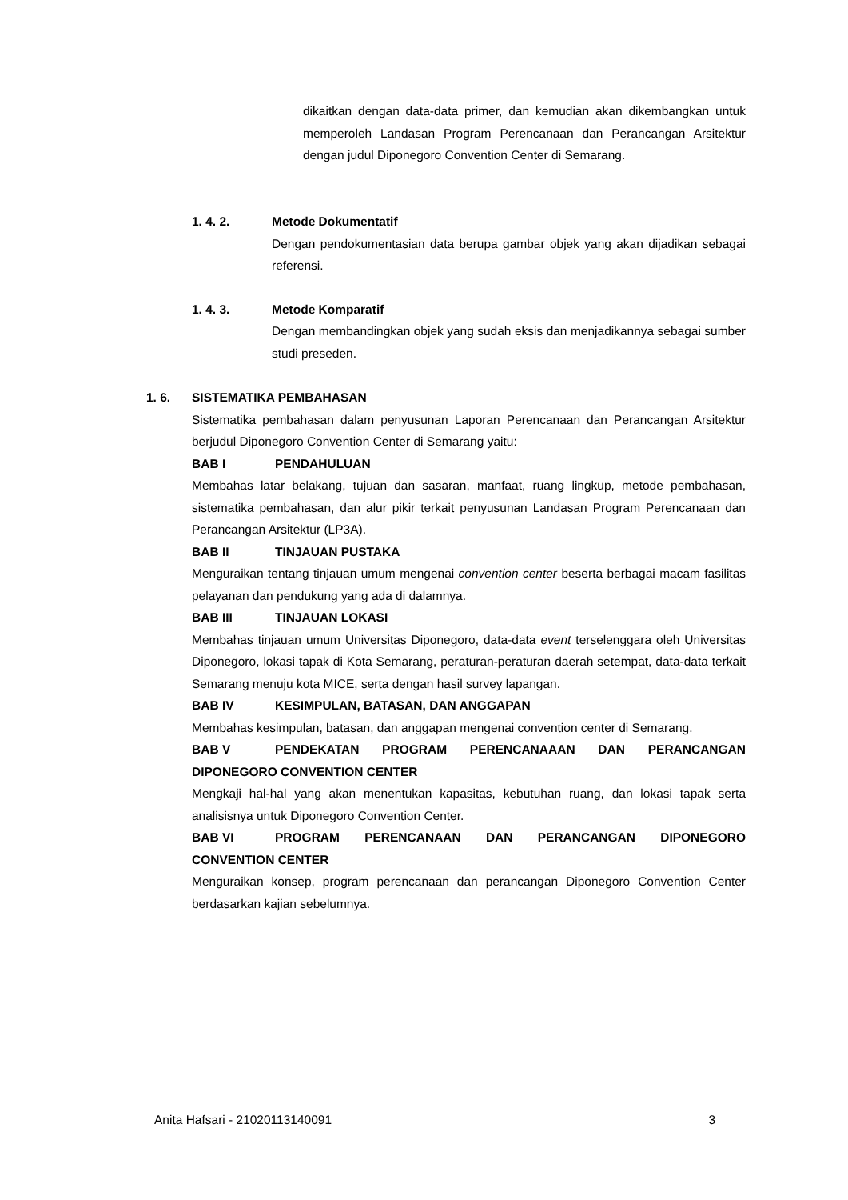dikaitkan dengan data-data primer, dan kemudian akan dikembangkan untuk memperoleh Landasan Program Perencanaan dan Perancangan Arsitektur dengan judul Diponegoro Convention Center di Semarang.
1. 4. 2. Metode Dokumentatif
Dengan pendokumentasian data berupa gambar objek yang akan dijadikan sebagai referensi.
1. 4. 3. Metode Komparatif
Dengan membandingkan objek yang sudah eksis dan menjadikannya sebagai sumber studi preseden.
1. 6. SISTEMATIKA PEMBAHASAN
Sistematika pembahasan dalam penyusunan Laporan Perencanaan dan Perancangan Arsitektur berjudul Diponegoro Convention Center di Semarang yaitu:
BAB I PENDAHULUAN
Membahas latar belakang, tujuan dan sasaran, manfaat, ruang lingkup, metode pembahasan, sistematika pembahasan, dan alur pikir terkait penyusunan Landasan Program Perencanaan dan Perancangan Arsitektur (LP3A).
BAB II TINJAUAN PUSTAKA
Menguraikan tentang tinjauan umum mengenai convention center beserta berbagai macam fasilitas pelayanan dan pendukung yang ada di dalamnya.
BAB III TINJAUAN LOKASI
Membahas tinjauan umum Universitas Diponegoro, data-data event terselenggara oleh Universitas Diponegoro, lokasi tapak di Kota Semarang, peraturan-peraturan daerah setempat, data-data terkait Semarang menuju kota MICE, serta dengan hasil survey lapangan.
BAB IV KESIMPULAN, BATASAN, DAN ANGGAPAN
Membahas kesimpulan, batasan, dan anggapan mengenai convention center di Semarang.
BAB V PENDEKATAN PROGRAM PERENCANAAAN DAN PERANCANGAN DIPONEGORO CONVENTION CENTER
Mengkaji hal-hal yang akan menentukan kapasitas, kebutuhan ruang, dan lokasi tapak serta analisisnya untuk Diponegoro Convention Center.
BAB VI PROGRAM PERENCANAAN DAN PERANCANGAN DIPONEGORO CONVENTION CENTER
Menguraikan konsep, program perencanaan dan perancangan Diponegoro Convention Center berdasarkan kajian sebelumnya.
Anita Hafsari - 21020113140091 3